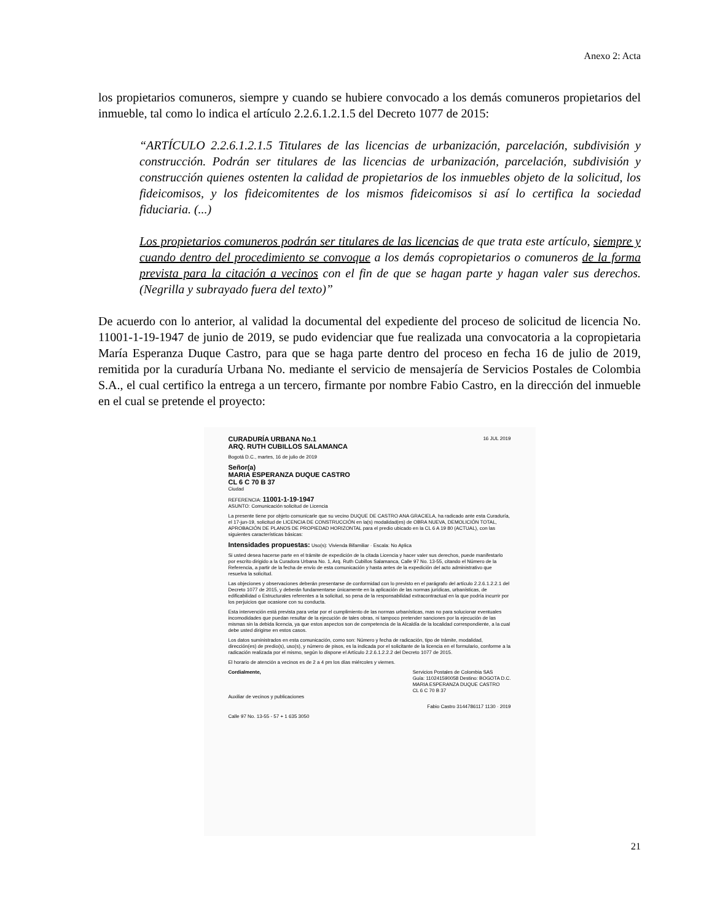Anexo 2: Acta
los propietarios comuneros, siempre y cuando se hubiere convocado a los demás comuneros propietarios del inmueble, tal como lo indica el artículo 2.2.6.1.2.1.5 del Decreto 1077 de 2015:
“ARTÍCULO 2.2.6.1.2.1.5 Titulares de las licencias de urbanización, parcelación, subdivisión y construcción. Podrán ser titulares de las licencias de urbanización, parcelación, subdivisión y construcción quienes ostenten la calidad de propietarios de los inmuebles objeto de la solicitud, los fideicomisos, y los fideicomitentes de los mismos fideicomisos si así lo certifica la sociedad fiduciaria. (...)
Los propietarios comuneros podrán ser titulares de las licencias de que trata este artículo, siempre y cuando dentro del procedimiento se convoque a los demás copropietarios o comuneros de la forma prevista para la citación a vecinos con el fin de que se hagan parte y hagan valer sus derechos. (Negrilla y subrayado fuera del texto)”
De acuerdo con lo anterior, al validad la documental del expediente del proceso de solicitud de licencia No. 11001-1-19-1947 de junio de 2019, se pudo evidenciar que fue realizada una convocatoria a la copropietaria María Esperanza Duque Castro, para que se haga parte dentro del proceso en fecha 16 de julio de 2019, remitida por la curaduría Urbana No. mediante el servicio de mensajería de Servicios Postales de Colombia S.A., el cual certifico la entrega a un tercero, firmante por nombre Fabio Castro, en la dirección del inmueble en el cual se pretende el proyecto:
CURADURÍA URBANA No.1 16 JUL 2019
ARQ. RUTH CUBILLOS SALAMANCA
Bogotá D.C., martes, 16 de julio de 2019
Señor(a)
MARIA ESPERANZA DUQUE CASTRO
CL 6 C 70 B 37
Ciudad
REFERENCIA: 11001-1-19-1947
ASUNTO: Comunicación solicitud de Licencia
La presente tiene por objeto comunicarle que su vecino DUQUE DE CASTRO ANA GRACIELA, ha radicado ante esta Curaduría, el 17-jun-19, solicitud de LICENCIA DE CONSTRUCCIÓN en la(s) modalidad(es) de OBRA NUEVA, DEMOLICIÓN TOTAL, APROBACIÓN DE PLANOS DE PROPIEDAD HORIZONTAL para el predio ubicado en la CL 6 A 19 80 (ACTUAL), con las siguientes características básicas:
Intensidades propuestas: Uso(s): Vivienda Bifamiliar · Escala: No Aplica
Si usted desea hacerse parte en el trámite de expedición de la citada Licencia y hacer valer sus derechos, puede manifestarlo por escrito dirigido a la Curadora Urbana No. 1, Arq. Ruth Cubillos Salamanca, Calle 97 No. 13-55, citando el Número de la Referencia, a partir de la fecha de envío de esta comunicación y hasta antes de la expedición del acto administrativo que resuelva la solicitud.
Las objeciones y observaciones deberán presentarse de conformidad con lo previsto en el parágrafo del artículo 2.2.6.1.2.2.1 del Decreto 1077 de 2015, y deberán fundamentarse únicamente en la aplicación de las normas jurídicas, urbanísticas, de edificabilidad o Estructurales referentes a la solicitud, so pena de la responsabilidad extracontractual en la que podría incurrir por los perjuicios que ocasione con su conducta.
Esta intervención está prevista para velar por el cumplimiento de las normas urbanísticas, mas no para solucionar eventuales incomodidades que puedan resultar de la ejecución de tales obras, ni tampoco pretender sanciones por la ejecución de las mismas sin la debida licencia, ya que estos aspectos son de competencia de la Alcaldía de la localidad correspondiente, a la cual debe usted dirigirse en estos casos.
Los datos suministrados en esta comunicación, como son: Número y fecha de radicación, tipo de trámite, modalidad, dirección(es) de predio(s), uso(s), y número de pisos, es la indicada por el solicitante de la licencia en el formulario, conforme a la radicación realizada por el mismo, según lo dispone el Artículo 2.2.6.1.2.2.2 del Decreto 1077 de 2015.
El horario de atención a vecinos es de 2 a 4 pm los días miércoles y viernes.
Cordialmente, Servicios Postales de Colombia SAS
Guía: 110241590058 Destino: BOGOTA D.C.
MARIA ESPERANZA DUQUE CASTRO
CL 6 C 70 B 37
Auxiliar de vecinos y publicaciones
Fabio Castro 3144786117 1130 · 2019
Calle 97 No. 13-55 - 57 + 1 635 3050
21